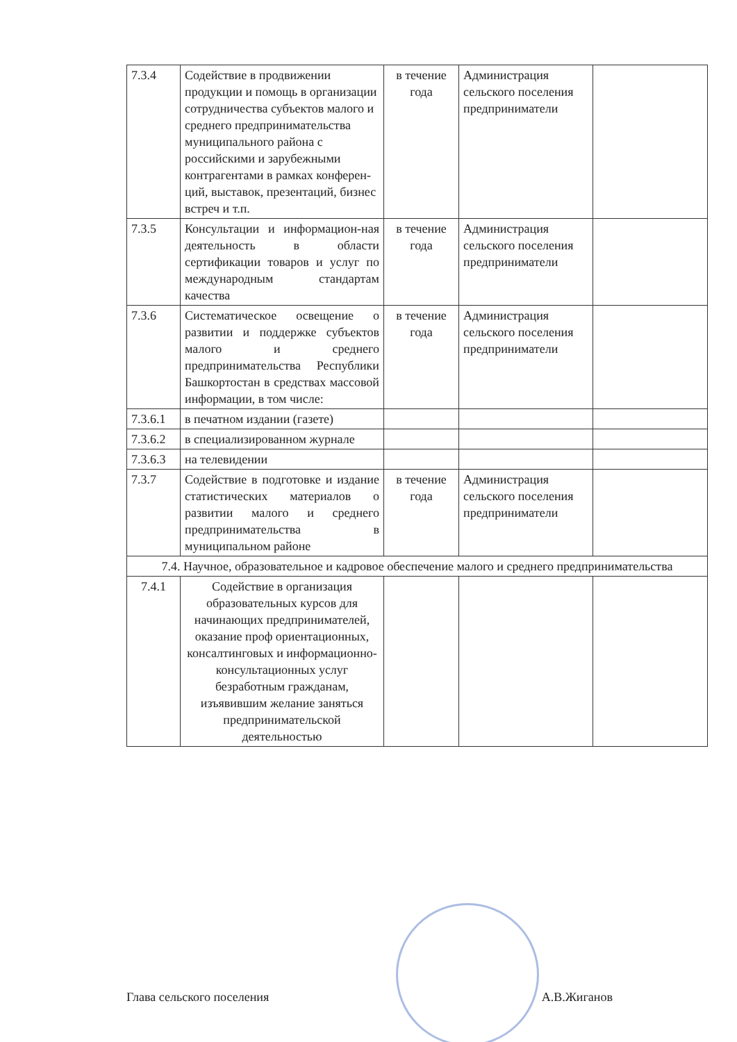| 7.3.4 | Содействие в продвижении продукции и помощь в организации сотрудничества субъектов малого и среднего предпринимательства муниципального района с российскими и зарубежными контрагентами в рамках конферен-ций, выставок, презентаций, бизнес встреч и т.п. | в течение года | Администрация сельского поселения предприниматели | |
| 7.3.5 | Консультации и информацион-ная деятельность в области сертификации товаров и услуг по международным стандартам качества | в течение года | Администрация сельского поселения предприниматели | |
| 7.3.6 | Систематическое освещение о развитии и поддержке субъектов малого и среднего предпринимательства Республики Башкортостан в средствах массовой информации, в том числе: | в течение года | Администрация сельского поселения предприниматели | |
| 7.3.6.1 | в печатном издании (газете) | | | |
| 7.3.6.2 | в специализированном журнале | | | |
| 7.3.6.3 | на телевидении | | | |
| 7.3.7 | Содействие в подготовке и издание статистических материалов о развитии малого и среднего предпринимательства в муниципальном районе | в течение года | Администрация сельского поселения предприниматели | |
| 7.4. Научное, образовательное и кадровое обеспечение малого и среднего предпринимательства | | | | |
| 7.4.1 | Содействие в организация образовательных курсов для начинающих предпринимателей, оказание проф ориентационных, консалтинговых и информационно-консультационных услуг безработным гражданам, изъявившим желание заняться предпринимательской деятельностью | | | |
Глава сельского поселения А.В.Жиганов